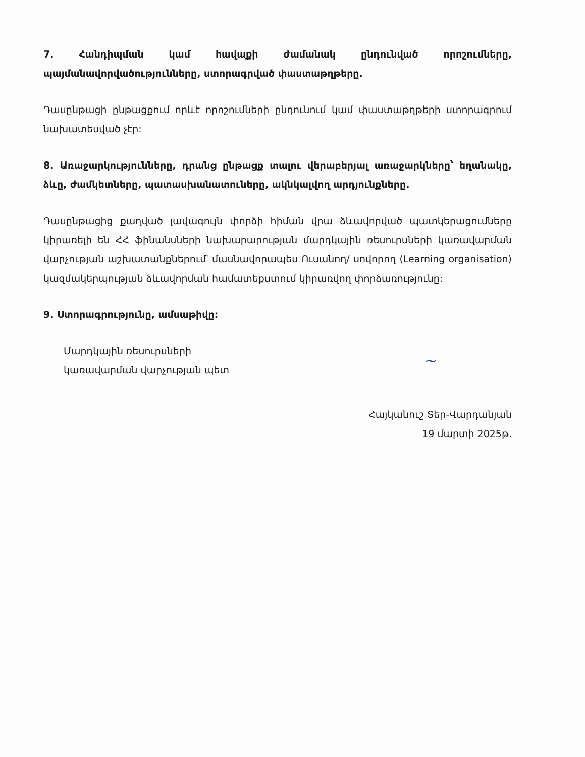7. Հանդիպման կամ հավաքի ժամանակ ընդունված որոշումները, պայմանավորվածությունները, ստորագրված փաստաթղթերը.
Դասընթացի ընթացքում որևէ որոշումների ընդունում կամ փաստաթղթերի ստորագրում նախատեսված չէր:
8. Առաջարկությունները, դրանց ընթացք տալու վերաբերյալ առաջարկները՝ եղանակը, ձևը, ժամկետները, պատասխանատուները, ակնկալվող արդյունքները.
Դասընթացից քաղված լավագույն փորձի հիման վրա ձևավորված պատկերացումները կիրառելի են ՀՀ ֆինանսների նախարարության մարդկային ռեսուրսների կառավարման վարչության աշխատանքներում՝ մասնավորապես Ուսանող/ սովորող (Learning organisation) կազմակերպության ձևավորման համատեքստում կիրառվող փորձառությունը:
9. Ստորագրությունը, ամսաթիվը:
Մարդկային ռեսուրսների
կառավարման վարչության պետ
~
Հայկանուշ Տեր-Վարդանյան
19 մարտի 2025թ.